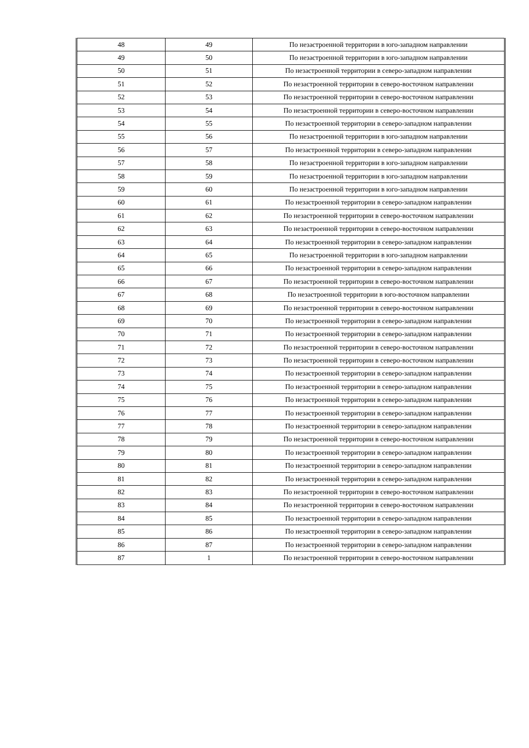| 48 | 49 | По незастроенной территории в юго-западном направлении |
| 49 | 50 | По незастроенной территории в юго-западном направлении |
| 50 | 51 | По незастроенной территории в северо-западном направлении |
| 51 | 52 | По незастроенной территории в северо-восточном направлении |
| 52 | 53 | По незастроенной территории в северо-восточном направлении |
| 53 | 54 | По незастроенной территории в северо-восточном направлении |
| 54 | 55 | По незастроенной территории в северо-западном направлении |
| 55 | 56 | По незастроенной территории в юго-западном направлении |
| 56 | 57 | По незастроенной территории в северо-западном направлении |
| 57 | 58 | По незастроенной территории в юго-западном направлении |
| 58 | 59 | По незастроенной территории в юго-западном направлении |
| 59 | 60 | По незастроенной территории в юго-западном направлении |
| 60 | 61 | По незастроенной территории в северо-западном направлении |
| 61 | 62 | По незастроенной территории в северо-восточном направлении |
| 62 | 63 | По незастроенной территории в северо-восточном направлении |
| 63 | 64 | По незастроенной территории в северо-западном направлении |
| 64 | 65 | По незастроенной территории в юго-западном направлении |
| 65 | 66 | По незастроенной территории в северо-западном направлении |
| 66 | 67 | По незастроенной территории в северо-восточном направлении |
| 67 | 68 | По незастроенной территории в юго-восточном направлении |
| 68 | 69 | По незастроенной территории в северо-восточном направлении |
| 69 | 70 | По незастроенной территории в северо-западном направлении |
| 70 | 71 | По незастроенной территории в северо-западном направлении |
| 71 | 72 | По незастроенной территории в северо-восточном направлении |
| 72 | 73 | По незастроенной территории в северо-восточном направлении |
| 73 | 74 | По незастроенной территории в северо-западном направлении |
| 74 | 75 | По незастроенной территории в северо-западном направлении |
| 75 | 76 | По незастроенной территории в северо-западном направлении |
| 76 | 77 | По незастроенной территории в северо-западном направлении |
| 77 | 78 | По незастроенной территории в северо-западном направлении |
| 78 | 79 | По незастроенной территории в северо-восточном направлении |
| 79 | 80 | По незастроенной территории в северо-западном направлении |
| 80 | 81 | По незастроенной территории в северо-западном направлении |
| 81 | 82 | По незастроенной территории в северо-западном направлении |
| 82 | 83 | По незастроенной территории в северо-восточном направлении |
| 83 | 84 | По незастроенной территории в северо-восточном направлении |
| 84 | 85 | По незастроенной территории в северо-западном направлении |
| 85 | 86 | По незастроенной территории в северо-западном направлении |
| 86 | 87 | По незастроенной территории в северо-западном направлении |
| 87 | 1 | По незастроенной территории в северо-восточном направлении |